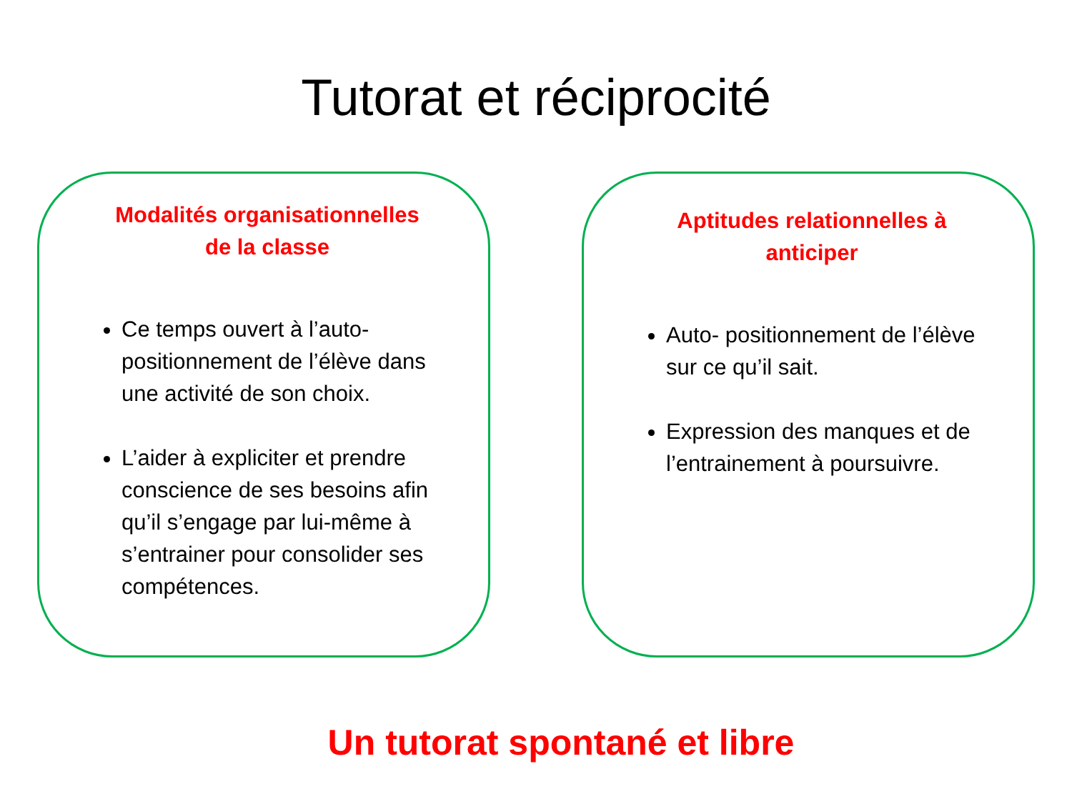Tutorat et réciprocité
Modalités organisationnelles
de la classe
Ce temps ouvert à l’auto-positionnement de l’élève dans une activité de son choix.
L’aider à expliciter et prendre conscience de ses besoins afin qu’il s’engage par lui-même à s’entrainer pour consolider ses compétences.
Aptitudes relationnelles à
anticiper
Auto- positionnement de l’élève sur ce qu’il sait.
Expression des manques et de l’entrainement à poursuivre.
Un tutorat spontané et libre